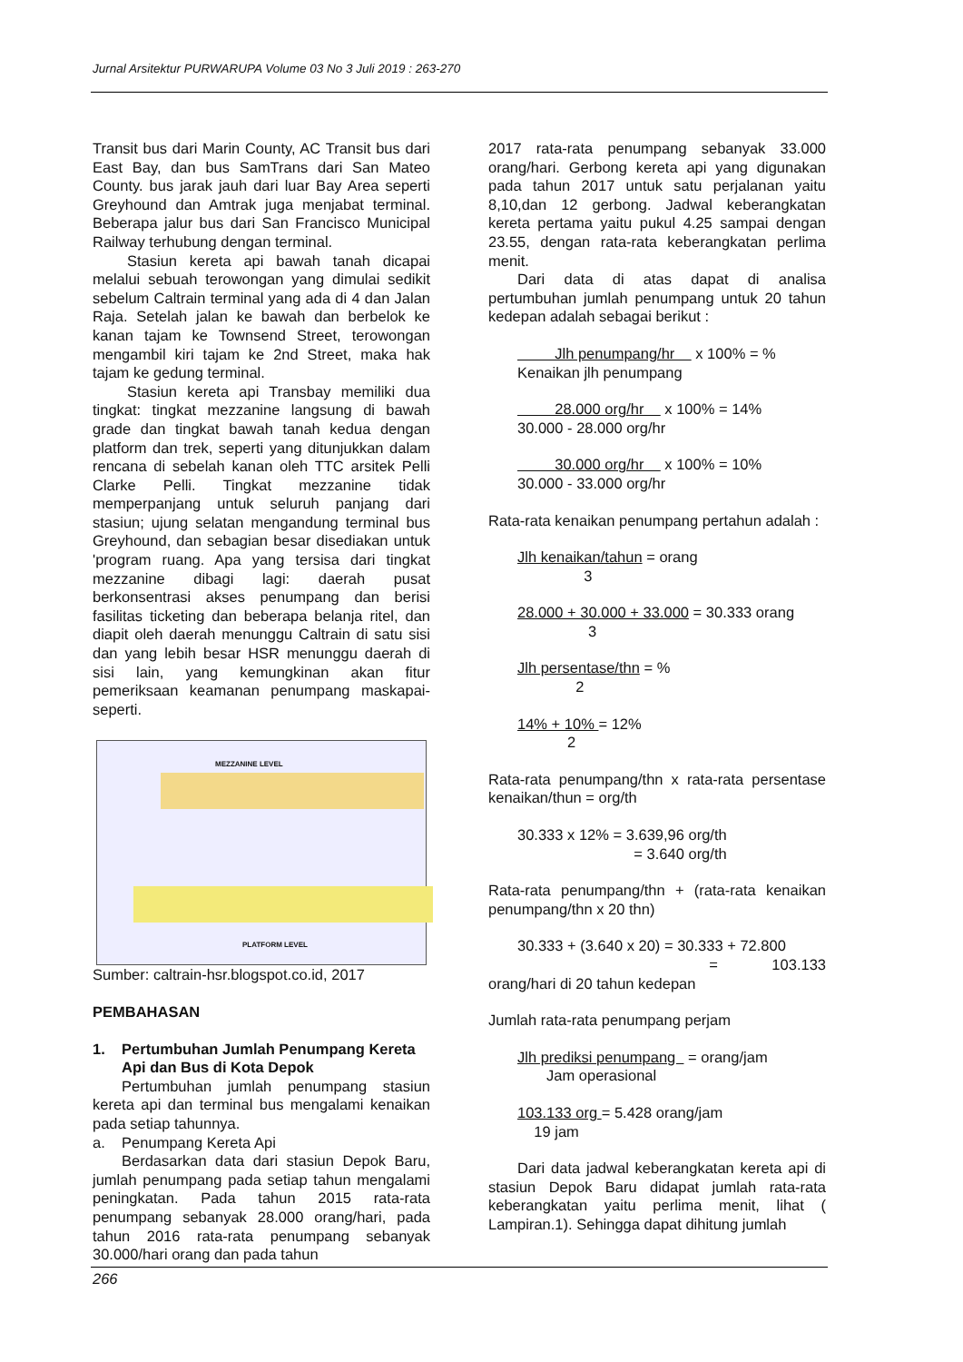Jurnal Arsitektur PURWARUPA Volume 03 No 3 Juli 2019 : 263-270
Transit bus dari Marin County, AC Transit bus dari East Bay, dan bus SamTrans dari San Mateo County. bus jarak jauh dari luar Bay Area seperti Greyhound dan Amtrak juga menjabat terminal. Beberapa jalur bus dari San Francisco Municipal Railway terhubung dengan terminal.
Stasiun kereta api bawah tanah dicapai melalui sebuah terowongan yang dimulai sedikit sebelum Caltrain terminal yang ada di 4 dan Jalan Raja. Setelah jalan ke bawah dan berbelok ke kanan tajam ke Townsend Street, terowongan mengambil kiri tajam ke 2nd Street, maka hak tajam ke gedung terminal.
Stasiun kereta api Transbay memiliki dua tingkat: tingkat mezzanine langsung di bawah grade dan tingkat bawah tanah kedua dengan platform dan trek, seperti yang ditunjukkan dalam rencana di sebelah kanan oleh TTC arsitek Pelli Clarke Pelli. Tingkat mezzanine tidak memperpanjang untuk seluruh panjang dari stasiun; ujung selatan mengandung terminal bus Greyhound, dan sebagian besar disediakan untuk 'program ruang. Apa yang tersisa dari tingkat mezzanine dibagi lagi: daerah pusat berkonsentrasi akses penumpang dan berisi fasilitas ticketing dan beberapa belanja ritel, dan diapit oleh daerah menunggu Caltrain di satu sisi dan yang lebih besar HSR menunggu daerah di sisi lain, yang kemungkinan akan fitur pemeriksaan keamanan penumpang maskapai-seperti.
MEZZANINE LEVEL
PLATFORM LEVEL
Sumber: caltrain-hsr.blogspot.co.id, 2017
PEMBAHASAN
1. Pertumbuhan Jumlah Penumpang Kereta Api dan Bus di Kota Depok
Pertumbuhan jumlah penumpang stasiun kereta api dan terminal bus mengalami kenaikan pada setiap tahunnya.
a. Penumpang Kereta Api
Berdasarkan data dari stasiun Depok Baru, jumlah penumpang pada setiap tahun mengalami peningkatan. Pada tahun 2015 rata-rata penumpang sebanyak 28.000 orang/hari, pada tahun 2016 rata-rata penumpang sebanyak 30.000/hari orang dan pada tahun
2017 rata-rata penumpang sebanyak 33.000 orang/hari. Gerbong kereta api yang digunakan pada tahun 2017 untuk satu perjalanan yaitu 8,10,dan 12 gerbong. Jadwal keberangkatan kereta pertama yaitu pukul 4.25 sampai dengan 23.55, dengan rata-rata keberangkatan perlima menit.
Dari data di atas dapat di analisa pertumbuhan jumlah penumpang untuk 20 tahun kedepan adalah sebagai berikut :
Jlh penumpang/hr x 100% = %
Kenaikan jlh penumpang
28.000 org/hr x 100% = 14%
30.000 - 28.000 org/hr
30.000 org/hr x 100% = 10%
30.000 - 33.000 org/hr
Rata-rata kenaikan penumpang pertahun adalah :
Jlh kenaikan/tahun = orang
3
28.000 + 30.000 + 33.000 = 30.333 orang
3
Jlh persentase/thn = %
2
14% + 10% = 12%
2
Rata-rata penumpang/thn x rata-rata persentase kenaikan/thun = org/th
30.333 x 12% = 3.639,96 org/th
= 3.640 org/th
Rata-rata penumpang/thn + (rata-rata kenaikan penumpang/thn x 20 thn)
30.333 + (3.640 x 20) = 30.333 + 72.800
= 103.133
orang/hari di 20 tahun kedepan
Jumlah rata-rata penumpang perjam
Jlh prediksi penumpang = orang/jam
Jam operasional
103.133 org = 5.428 orang/jam
19 jam
Dari data jadwal keberangkatan kereta api di stasiun Depok Baru didapat jumlah rata-rata keberangkatan yaitu perlima menit, lihat ( Lampiran.1). Sehingga dapat dihitung jumlah
266